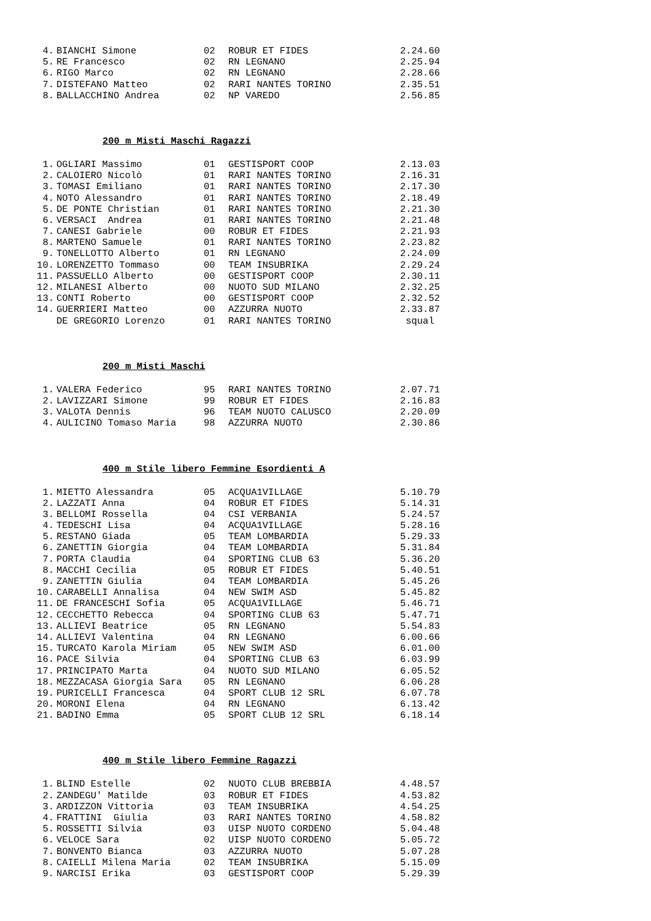| 4. | BIANCHI Simone | 02 | ROBUR ET FIDES | 2.24.60 |
| 5. | RE Francesco | 02 | RN LEGNANO | 2.25.94 |
| 6. | RIGO Marco | 02 | RN LEGNANO | 2.28.66 |
| 7. | DISTEFANO Matteo | 02 | RARI NANTES TORINO | 2.35.51 |
| 8. | BALLACCHINO Andrea | 02 | NP VAREDO | 2.56.85 |
200 m Misti Maschi Ragazzi
| 1. | OGLIARI Massimo | 01 | GESTISPORT COOP | 2.13.03 |
| 2. | CALOIERO Nicolò | 01 | RARI NANTES TORINO | 2.16.31 |
| 3. | TOMASI Emiliano | 01 | RARI NANTES TORINO | 2.17.30 |
| 4. | NOTO Alessandro | 01 | RARI NANTES TORINO | 2.18.49 |
| 5. | DE PONTE Christian | 01 | RARI NANTES TORINO | 2.21.30 |
| 6. | VERSACI Andrea | 01 | RARI NANTES TORINO | 2.21.48 |
| 7. | CANESI Gabriele | 00 | ROBUR ET FIDES | 2.21.93 |
| 8. | MARTENO Samuele | 01 | RARI NANTES TORINO | 2.23.82 |
| 9. | TONELLOTTO Alberto | 01 | RN LEGNANO | 2.24.09 |
| 10. | LORENZETTO Tommaso | 00 | TEAM INSUBRIKA | 2.29.24 |
| 11. | PASSUELLO Alberto | 00 | GESTISPORT COOP | 2.30.11 |
| 12. | MILANESI Alberto | 00 | NUOTO SUD MILANO | 2.32.25 |
| 13. | CONTI Roberto | 00 | GESTISPORT COOP | 2.32.52 |
| 14. | GUERRIERI Matteo | 00 | AZZURRA NUOTO | 2.33.87 |
| | DE GREGORIO Lorenzo | 01 | RARI NANTES TORINO | squal |
200 m Misti Maschi
| 1. | VALERA Federico | 95 | RARI NANTES TORINO | 2.07.71 |
| 2. | LAVIZZARI Simone | 99 | ROBUR ET FIDES | 2.16.83 |
| 3. | VALOTA Dennis | 96 | TEAM NUOTO CALUSCO | 2.20.09 |
| 4. | AULICINO Tomaso Maria | 98 | AZZURRA NUOTO | 2.30.86 |
400 m Stile libero Femmine Esordienti A
| 1. | MIETTO Alessandra | 05 | ACQUA1VILLAGE | 5.10.79 |
| 2. | LAZZATI Anna | 04 | ROBUR ET FIDES | 5.14.31 |
| 3. | BELLOMI Rossella | 04 | CSI VERBANIA | 5.24.57 |
| 4. | TEDESCHI Lisa | 04 | ACQUA1VILLAGE | 5.28.16 |
| 5. | RESTANO Giada | 05 | TEAM LOMBARDIA | 5.29.33 |
| 6. | ZANETTIN Giorgia | 04 | TEAM LOMBARDIA | 5.31.84 |
| 7. | PORTA Claudia | 04 | SPORTING CLUB 63 | 5.36.20 |
| 8. | MACCHI Cecilia | 05 | ROBUR ET FIDES | 5.40.51 |
| 9. | ZANETTIN Giulia | 04 | TEAM LOMBARDIA | 5.45.26 |
| 10. | CARABELLI Annalisa | 04 | NEW SWIM ASD | 5.45.82 |
| 11. | DE FRANCESCHI Sofia | 05 | ACQUA1VILLAGE | 5.46.71 |
| 12. | CECCHETTO Rebecca | 04 | SPORTING CLUB 63 | 5.47.71 |
| 13. | ALLIEVI Beatrice | 05 | RN LEGNANO | 5.54.83 |
| 14. | ALLIEVI Valentina | 04 | RN LEGNANO | 6.00.66 |
| 15. | TURCATO Karola Miriam | 05 | NEW SWIM ASD | 6.01.00 |
| 16. | PACE Silvia | 04 | SPORTING CLUB 63 | 6.03.99 |
| 17. | PRINCIPATO Marta | 04 | NUOTO SUD MILANO | 6.05.52 |
| 18. | MEZZACASA Giorgia Sara | 05 | RN LEGNANO | 6.06.28 |
| 19. | PURICELLI Francesca | 04 | SPORT CLUB 12 SRL | 6.07.78 |
| 20. | MORONI Elena | 04 | RN LEGNANO | 6.13.42 |
| 21. | BADINO Emma | 05 | SPORT CLUB 12 SRL | 6.18.14 |
400 m Stile libero Femmine Ragazzi
| 1. | BLIND Estelle | 02 | NUOTO CLUB BREBBIA | 4.48.57 |
| 2. | ZANDEGU' Matilde | 03 | ROBUR ET FIDES | 4.53.82 |
| 3. | ARDIZZON Vittoria | 03 | TEAM INSUBRIKA | 4.54.25 |
| 4. | FRATTINI Giulia | 03 | RARI NANTES TORINO | 4.58.82 |
| 5. | ROSSETTI Silvia | 03 | UISP NUOTO CORDENO | 5.04.48 |
| 6. | VELOCE Sara | 02 | UISP NUOTO CORDENO | 5.05.72 |
| 7. | BONVENTO Bianca | 03 | AZZURRA NUOTO | 5.07.28 |
| 8. | CAIELLI Milena Maria | 02 | TEAM INSUBRIKA | 5.15.09 |
| 9. | NARCISI Erika | 03 | GESTISPORT COOP | 5.29.39 |